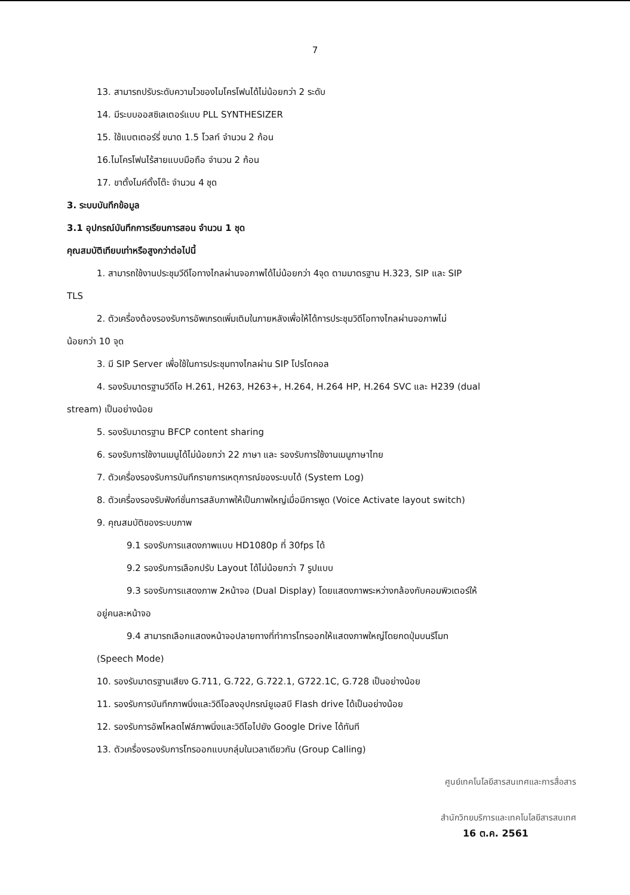7
13. สามารถปรับระดับความไวของไมโครโฟนได้ไม่น้อยกว่า 2 ระดับ
14. มีระบบออสซิเลเตอร์แบบ PLL SYNTHESIZER
15. ใช้แบตเตอร์รี่ ขนาด 1.5 โวลท์ จำนวน 2 ก้อน
16.ไมโครโฟนไร้สายแบบมือถือ จำนวน 2 ก้อน
17. ขาตั้งไมค์ตั้งโต๊ะ จำนวน 4 ชุด
3. ระบบบันทึกข้อมูล
3.1 อุปกรณ์บันทึกการเรียนการสอน จำนวน 1 ชุด
คุณสมบัติเทียบเท่าหรือสูงกว่าต่อไปนี้
1. สามารถใช้งานประชุมวีดีโอทางไกลผ่านจอภาพได้ไม่น้อยกว่า 4จุด ตามมาตรฐาน H.323, SIP และ SIP
TLS
2. ตัวเครื่องต้องรองรับการอัพเกรดเพิ่มเติมในภายหลังเพื่อให้ได้การประชุมวิดีโอทางไกลผ่านจอภาพไม่
น้อยกว่า 10 จุด
3. มี SIP Server เพื่อใช้ในการประชุมทางไกลผ่าน SIP โปรโตคอล
4. รองรับมาตรฐานวีดีโอ H.261, H263, H263+, H.264, H.264 HP, H.264 SVC และ H239 (dual
stream) เป็นอย่างน้อย
5. รองรับมาตรฐาน BFCP content sharing
6. รองรับการใช้งานเมนูได้ไม่น้อยกว่า 22 ภาษา และ รองรับการใช้งานเมนูภาษาไทย
7. ตัวเครื่องรองรับการบันทึกรายการเหตุการณ์ของระบบได้ (System Log)
8. ตัวเครื่องรองรับฟังก์ชั่นการสลับภาพให้เป็นภาพใหญ่เมื่อมีการพูด (Voice Activate layout switch)
9. คุณสมบัติของระบบภาพ
9.1 รองรับการแสดงภาพแบบ HD1080p ที่ 30fps ได้
9.2 รองรับการเลือกปรับ Layout ได้ไม่น้อยกว่า 7 รูปแบบ
9.3 รองรับการแสดงภาพ 2หน้าจอ (Dual Display) โดยแสดงภาพระหว่างกล้องกับคอมพิวเตอร์ให้
อยู่คนละหน้าจอ
9.4 สามารถเลือกแสดงหน้าจอปลายทางที่ทำการโทรออกให้แสดงภาพใหญ่โดยกดปุ่มบนรีโมท
(Speech Mode)
10. รองรับมาตรฐานเสียง G.711, G.722, G.722.1, G722.1C, G.728 เป็นอย่างน้อย
11. รองรับการบันทึกภาพนิ่งและวิดีโอลงอุปกรณ์ยูเอสบี Flash drive ได้เป็นอย่างน้อย
12. รองรับการอัพโหลดไฟล์ภาพนิ่งและวิดีโอไปยัง Google Drive ได้ทันที
13. ตัวเครื่องรองรับการโทรออกแบบกลุ่มในเวลาเดียวกัน (Group Calling)
ศูนย์เทคโนโลยีสารสนเทศและการสื่อสาร
สำนักวิทยบริการและเทคโนโลยีสารสนเทศ
16 ต.ค. 2561